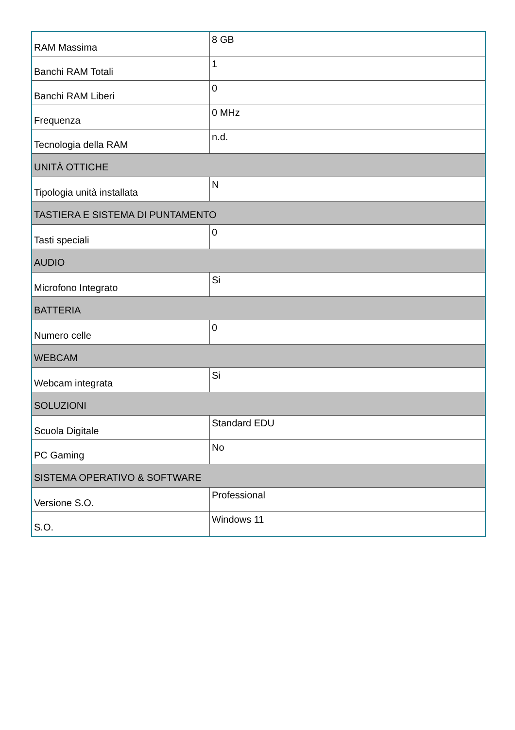| RAM Massima | 8 GB |
| Banchi RAM Totali | 1 |
| Banchi RAM Liberi | 0 |
| Frequenza | 0 MHz |
| Tecnologia della RAM | n.d. |
| UNITÀ OTTICHE | |
| Tipologia unità installata | N |
| TASTIERA E SISTEMA DI PUNTAMENTO | |
| Tasti speciali | 0 |
| AUDIO | |
| Microfono Integrato | Si |
| BATTERIA | |
| Numero celle | 0 |
| WEBCAM | |
| Webcam integrata | Si |
| SOLUZIONI | |
| Scuola Digitale | Standard EDU |
| PC Gaming | No |
| SISTEMA OPERATIVO & SOFTWARE | |
| Versione S.O. | Professional |
| S.O. | Windows 11 |